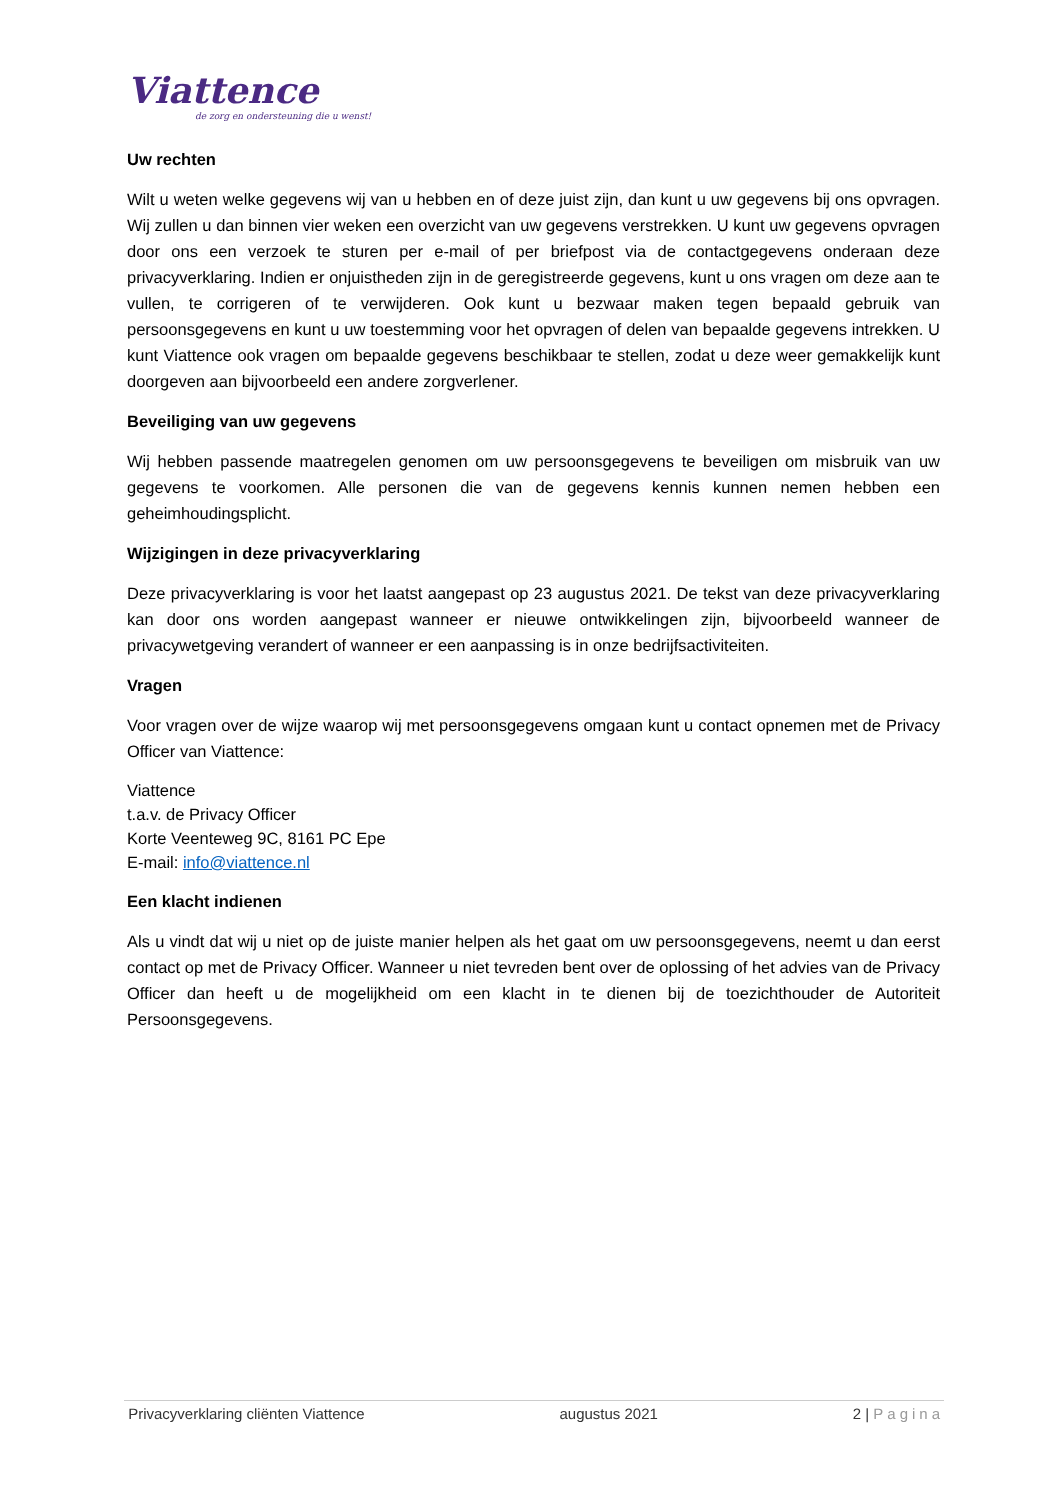Viattence
de zorg en ondersteuning die u wenst!
Uw rechten
Wilt u weten welke gegevens wij van u hebben en of deze juist zijn, dan kunt u uw gegevens bij ons opvragen. Wij zullen u dan binnen vier weken een overzicht van uw gegevens verstrekken. U kunt uw gegevens opvragen door ons een verzoek te sturen per e-mail of per briefpost via de contactgegevens onderaan deze privacyverklaring. Indien er onjuistheden zijn in de geregistreerde gegevens, kunt u ons vragen om deze aan te vullen, te corrigeren of te verwijderen. Ook kunt u bezwaar maken tegen bepaald gebruik van persoonsgegevens en kunt u uw toestemming voor het opvragen of delen van bepaalde gegevens intrekken. U kunt Viattence ook vragen om bepaalde gegevens beschikbaar te stellen, zodat u deze weer gemakkelijk kunt doorgeven aan bijvoorbeeld een andere zorgverlener.
Beveiliging van uw gegevens
Wij hebben passende maatregelen genomen om uw persoonsgegevens te beveiligen om misbruik van uw gegevens te voorkomen. Alle personen die van de gegevens kennis kunnen nemen hebben een geheimhoudingsplicht.
Wijzigingen in deze privacyverklaring
Deze privacyverklaring is voor het laatst aangepast op 23 augustus 2021. De tekst van deze privacyverklaring kan door ons worden aangepast wanneer er nieuwe ontwikkelingen zijn, bijvoorbeeld wanneer de privacywetgeving verandert of wanneer er een aanpassing is in onze bedrijfsactiviteiten.
Vragen
Voor vragen over de wijze waarop wij met persoonsgegevens omgaan kunt u contact opnemen met de Privacy Officer van Viattence:
Viattence
t.a.v. de Privacy Officer
Korte Veenteweg 9C, 8161 PC Epe
E-mail: info@viattence.nl
Een klacht indienen
Als u vindt dat wij u niet op de juiste manier helpen als het gaat om uw persoonsgegevens, neemt u dan eerst contact op met de Privacy Officer. Wanneer u niet tevreden bent over de oplossing of het advies van de Privacy Officer dan heeft u de mogelijkheid om een klacht in te dienen bij de toezichthouder de Autoriteit Persoonsgegevens.
Privacyverklaring cliënten Viattence augustus 2021 2 | Pagina